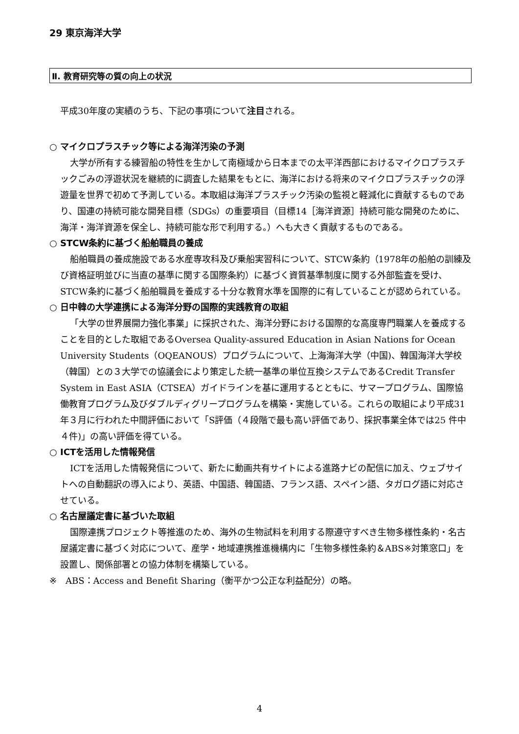29 東京海洋大学
Ⅱ. 教育研究等の質の向上の状況
平成30年度の実績のうち、下記の事項について注目される。
○ マイクロプラスチック等による海洋汚染の予測
大学が所有する練習船の特性を生かして南極域から日本までの太平洋西部におけるマイクロプラスチックごみの浮遊状況を継続的に調査した結果をもとに、海洋における将来のマイクロプラスチックの浮遊量を世界で初めて予測している。本取組は海洋プラスチック汚染の監視と軽減化に貢献するものであり、国連の持続可能な開発目標（SDGs）の重要項目（目標14［海洋資源］持続可能な開発のために、海洋・海洋資源を保全し、持続可能な形で利用する。）へも大きく貢献するものである。
○ STCW条約に基づく船舶職員の養成
船舶職員の養成施設である水産専攻科及び乗船実習科について、STCW条約（1978年の船舶の訓練及び資格証明並びに当直の基準に関する国際条約）に基づく資質基準制度に関する外部監査を受け、STCW条約に基づく船舶職員を養成する十分な教育水準を国際的に有していることが認められている。
○ 日中韓の大学連携による海洋分野の国際的実践教育の取組
「大学の世界展開力強化事業」に採択された、海洋分野における国際的な高度専門職業人を養成することを目的とした取組であるOversea Quality-assured Education in Asian Nations for Ocean University Students（OQEANOUS）プログラムについて、上海海洋大学（中国)、韓国海洋大学校（韓国）との３大学での協議会により策定した統一基準の単位互換システムであるCredit Transfer System in East ASIA（CTSEA）ガイドラインを基に運用するとともに、サマープログラム、国際協働教育プログラム及びダブルディグリープログラムを構築・実施している。これらの取組により平成31年３月に行われた中間評価において「S評価（４段階で最も高い評価であり、採択事業全体では25 件中４件)」の高い評価を得ている。
○ ICTを活用した情報発信
ICTを活用した情報発信について、新たに動画共有サイトによる進路ナビの配信に加え、ウェブサイトへの自動翻訳の導入により、英語、中国語、韓国語、フランス語、スペイン語、タガログ語に対応させている。
○ 名古屋議定書に基づいた取組
国際連携プロジェクト等推進のため、海外の生物試料を利用する際遵守すべき生物多様性条約・名古屋議定書に基づく対応について、産学・地域連携推進機構内に「生物多様性条約＆ABS※対策窓口」を設置し、関係部署との協力体制を構築している。
※　ABS：Access and Benefit Sharing（衡平かつ公正な利益配分）の略。
4